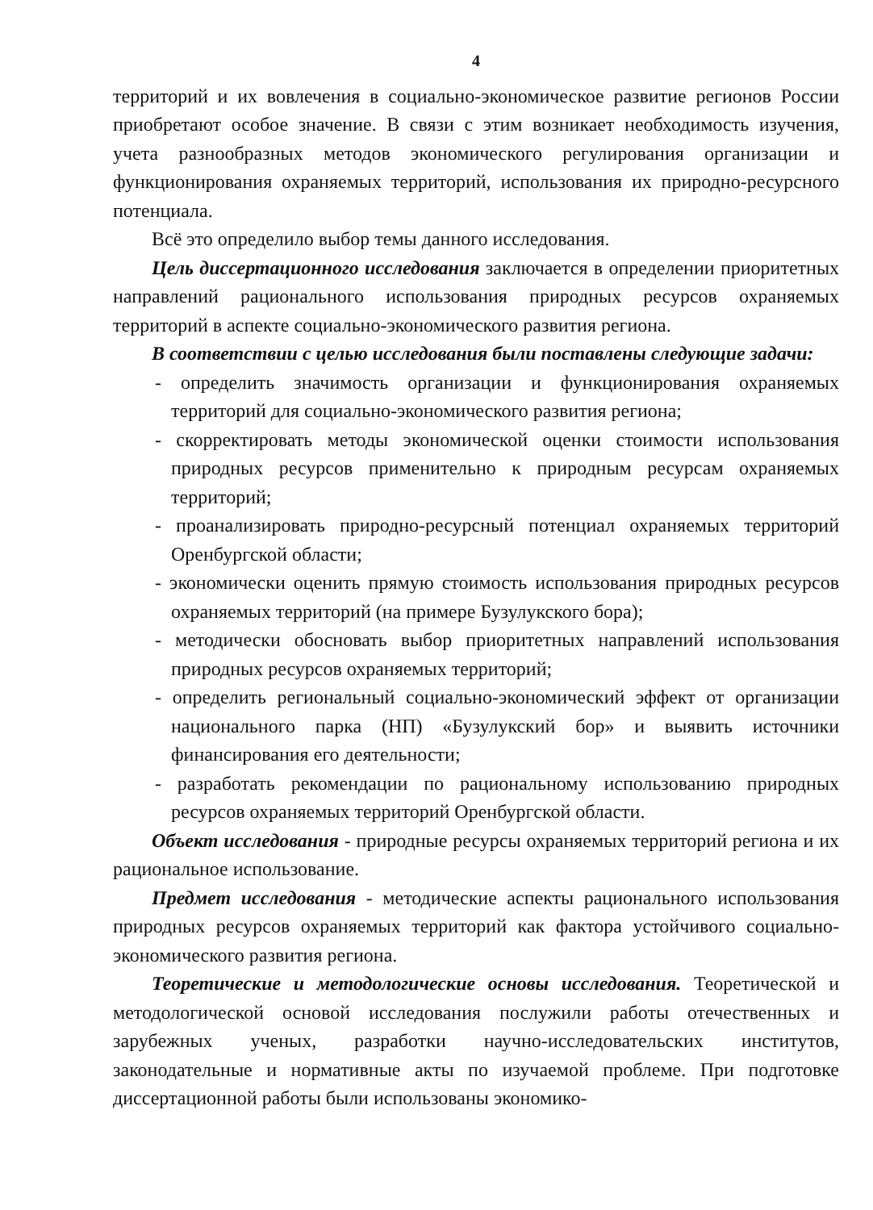4
территорий и их вовлечения в социально-экономическое развитие регионов России приобретают особое значение. В связи с этим возникает необходимость изучения, учета разнообразных методов экономического регулирования организации и функционирования охраняемых территорий, использования их природно-ресурсного потенциала.
Всё это определило выбор темы данного исследования.
Цель диссертационного исследования заключается в определении приоритетных направлений рационального использования природных ресурсов охраняемых территорий в аспекте социально-экономического развития региона.
В соответствии с целью исследования были поставлены следующие задачи:
- определить значимость организации и функционирования охраняемых территорий для социально-экономического развития региона;
- скорректировать методы экономической оценки стоимости использования природных ресурсов применительно к природным ресурсам охраняемых территорий;
- проанализировать природно-ресурсный потенциал охраняемых территорий Оренбургской области;
- экономически оценить прямую стоимость использования природных ресурсов охраняемых территорий (на примере Бузулукского бора);
- методически обосновать выбор приоритетных направлений использования природных ресурсов охраняемых территорий;
- определить региональный социально-экономический эффект от организации национального парка (НП) «Бузулукский бор» и выявить источники финансирования его деятельности;
- разработать рекомендации по рациональному использованию природных ресурсов охраняемых территорий Оренбургской области.
Объект исследования - природные ресурсы охраняемых территорий региона и их рациональное использование.
Предмет исследования - методические аспекты рационального использования природных ресурсов охраняемых территорий как фактора устойчивого социально-экономического развития региона.
Теоретические и методологические основы исследования. Теоретической и методологической основой исследования послужили работы отечественных и зарубежных ученых, разработки научно-исследовательских институтов, законодательные и нормативные акты по изучаемой проблеме. При подготовке диссертационной работы были использованы экономико-